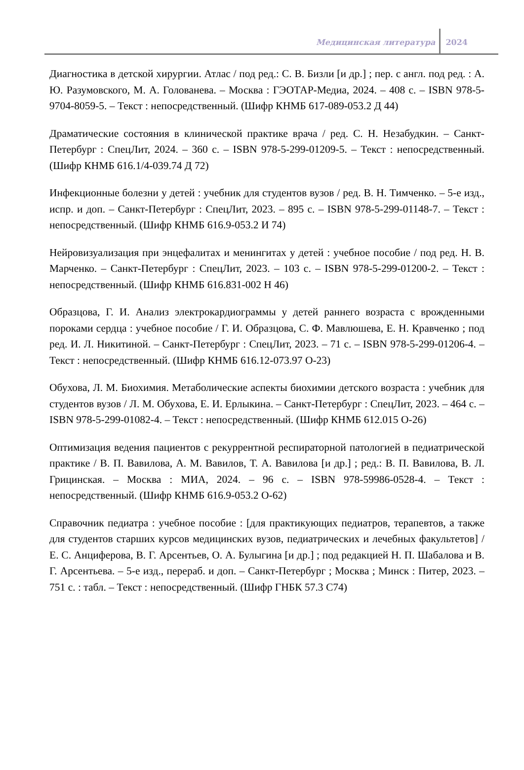Медицинская литература 2024
Диагностика в детской хирургии. Атлас / под ред.: С. В. Бизли [и др.] ; пер. с англ. под ред. : А. Ю. Разумовского, М. А. Голованева. – Москва : ГЭОТАР-Медиа, 2024. – 408 с. – ISBN 978-5-9704-8059-5. – Текст : непосредственный. (Шифр КНМБ 617-089-053.2 Д 44)
Драматические состояния в клинической практике врача / ред. С. Н. Незабудкин. – Санкт-Петербург : СпецЛит, 2024. – 360 с. – ISBN 978-5-299-01209-5. – Текст : непосредственный. (Шифр КНМБ 616.1/4-039.74 Д 72)
Инфекционные болезни у детей : учебник для студентов вузов / ред. В. Н. Тимченко. – 5-е изд., испр. и доп. – Санкт-Петербург : СпецЛит, 2023. – 895 с. – ISBN 978-5-299-01148-7. – Текст : непосредственный. (Шифр КНМБ 616.9-053.2 И 74)
Нейровизуализация при энцефалитах и менингитах у детей : учебное пособие / под ред. Н. В. Марченко. – Санкт-Петербург : СпецЛит, 2023. – 103 с. – ISBN 978-5-299-01200-2. – Текст : непосредственный. (Шифр КНМБ 616.831-002 Н 46)
Образцова, Г. И. Анализ электрокардиограммы у детей раннего возраста с врожденными пороками сердца : учебное пособие / Г. И. Образцова, С. Ф. Мавлюшева, Е. Н. Кравченко ; под ред. И. Л. Никитиной. – Санкт-Петербург : СпецЛит, 2023. – 71 с. – ISBN 978-5-299-01206-4. – Текст : непосредственный. (Шифр КНМБ 616.12-073.97 О-23)
Обухова, Л. М. Биохимия. Метаболические аспекты биохимии детского возраста : учебник для студентов вузов / Л. М. Обухова, Е. И. Ерлыкина. – Санкт-Петербург : СпецЛит, 2023. – 464 с. – ISBN 978-5-299-01082-4. – Текст : непосредственный. (Шифр КНМБ 612.015 О-26)
Оптимизация ведения пациентов с рекуррентной респираторной патологией в педиатрической практике / В. П. Вавилова, А. М. Вавилов, Т. А. Вавилова [и др.] ; ред.: В. П. Вавилова, В. Л. Грицинская. – Москва : МИА, 2024. – 96 с. – ISBN 978-59986-0528-4. – Текст : непосредственный. (Шифр КНМБ 616.9-053.2 О-62)
Справочник педиатра : учебное пособие : [для практикующих педиатров, терапевтов, а также для студентов старших курсов медицинских вузов, педиатрических и лечебных факультетов] / Е. С. Анциферова, В. Г. Арсентьев, О. А. Булыгина [и др.] ; под редакцией Н. П. Шабалова и В. Г. Арсентьева. – 5-е изд., перераб. и доп. – Санкт-Петербург ; Москва ; Минск : Питер, 2023. – 751 с. : табл. – Текст : непосредственный. (Шифр ГНБК 57.3 С74)